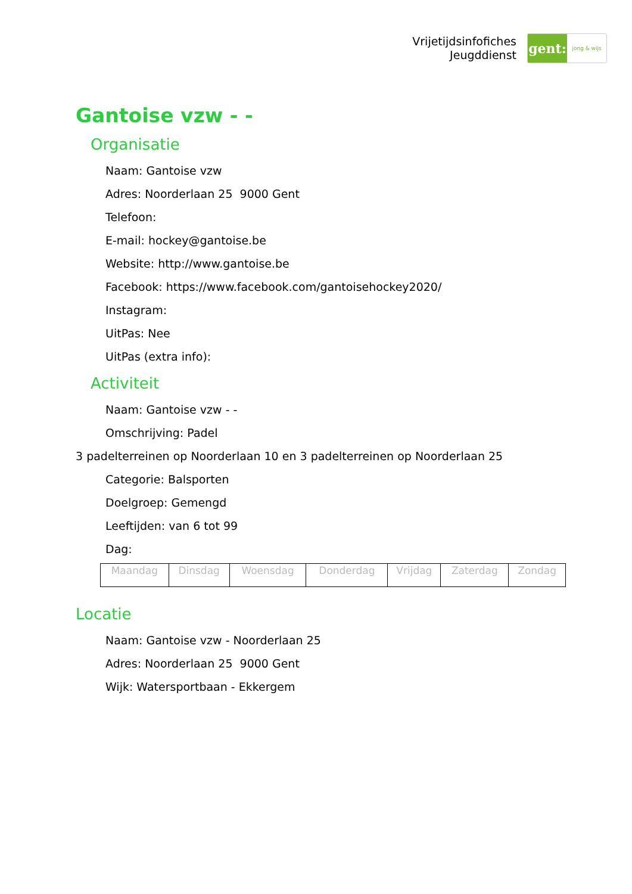Vrijetijdsinfofiches
Jeugddienst
gent:
jong & wijs
Gantoise vzw - -
Organisatie
Naam: Gantoise vzw
Adres: Noorderlaan 25 9000 Gent
Telefoon:
E-mail: hockey@gantoise.be
Website: http://www.gantoise.be
Facebook: https://www.facebook.com/gantoisehockey2020/
Instagram:
UitPas: Nee
UitPas (extra info):
Activiteit
Naam: Gantoise vzw - -
Omschrijving: Padel
3 padelterreinen op Noorderlaan 10 en 3 padelterreinen op Noorderlaan 25
Categorie: Balsporten
Doelgroep: Gemengd
Leeftijden: van 6 tot 99
Dag:
| Maandag | Dinsdag | Woensdag | Donderdag | Vrijdag | Zaterdag | Zondag |
Locatie
Naam: Gantoise vzw - Noorderlaan 25
Adres: Noorderlaan 25 9000 Gent
Wijk: Watersportbaan - Ekkergem